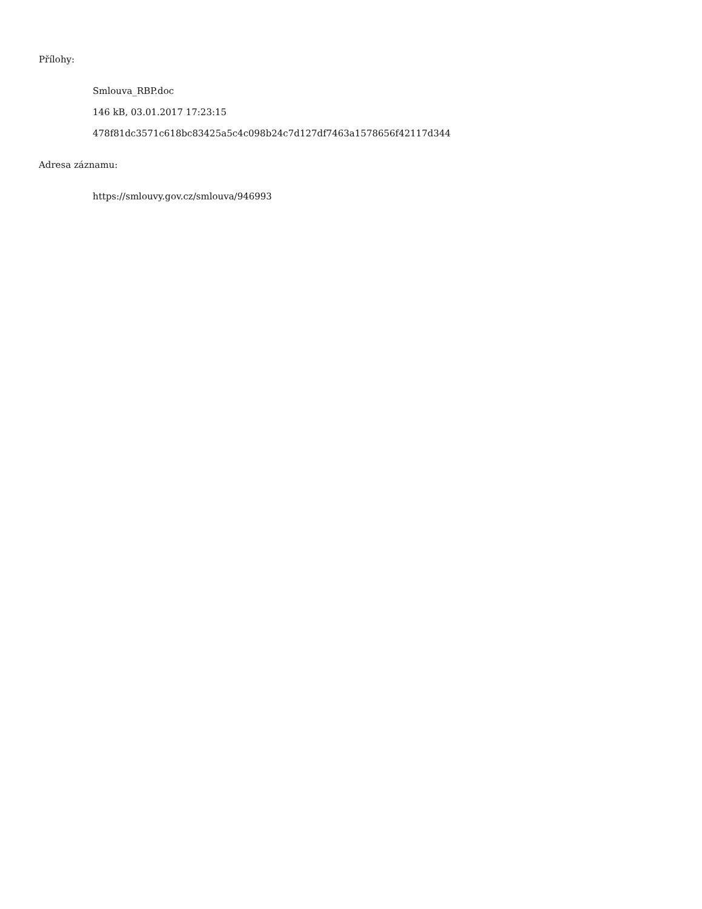Přílohy:
Smlouva_RBP.doc
146 kB, 03.01.2017 17:23:15
478f81dc3571c618bc83425a5c4c098b24c7d127df7463a1578656f42117d344
Adresa záznamu:
https://smlouvy.gov.cz/smlouva/946993